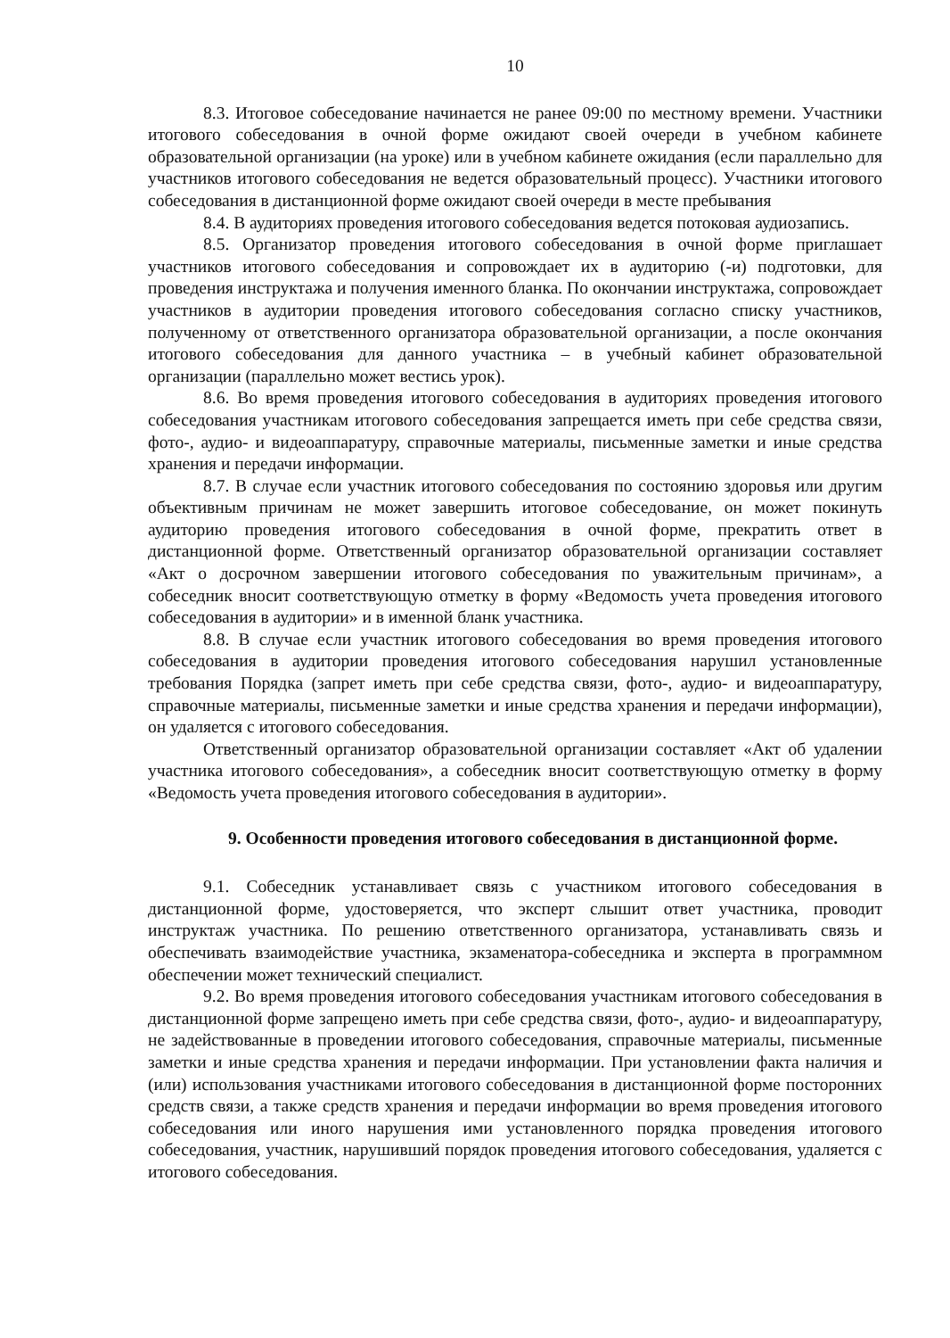10
8.3. Итоговое собеседование начинается не ранее 09:00 по местному времени. Участники итогового собеседования в очной форме ожидают своей очереди в учебном кабинете образовательной организации (на уроке) или в учебном кабинете ожидания (если параллельно для участников итогового собеседования не ведется образовательный процесс). Участники итогового собеседования в дистанционной форме ожидают своей очереди в месте пребывания
8.4. В аудиториях проведения итогового собеседования ведется потоковая аудиозапись.
8.5. Организатор проведения итогового собеседования в очной форме приглашает участников итогового собеседования и сопровождает их в аудиторию (-и) подготовки, для проведения инструктажа и получения именного бланка. По окончании инструктажа, сопровождает участников в аудитории проведения итогового собеседования согласно списку участников, полученному от ответственного организатора образовательной организации, а после окончания итогового собеседования для данного участника – в учебный кабинет образовательной организации (параллельно может вестись урок).
8.6. Во время проведения итогового собеседования в аудиториях проведения итогового собеседования участникам итогового собеседования запрещается иметь при себе средства связи, фото-, аудио- и видеоаппаратуру, справочные материалы, письменные заметки и иные средства хранения и передачи информации.
8.7. В случае если участник итогового собеседования по состоянию здоровья или другим объективным причинам не может завершить итоговое собеседование, он может покинуть аудиторию проведения итогового собеседования в очной форме, прекратить ответ в дистанционной форме. Ответственный организатор образовательной организации составляет «Акт о досрочном завершении итогового собеседования по уважительным причинам», а собеседник вносит соответствующую отметку в форму «Ведомость учета проведения итогового собеседования в аудитории» и в именной бланк участника.
8.8. В случае если участник итогового собеседования во время проведения итогового собеседования в аудитории проведения итогового собеседования нарушил установленные требования Порядка (запрет иметь при себе средства связи, фото-, аудио- и видеоаппаратуру, справочные материалы, письменные заметки и иные средства хранения и передачи информации), он удаляется с итогового собеседования.
Ответственный организатор образовательной организации составляет «Акт об удалении участника итогового собеседования», а собеседник вносит соответствующую отметку в форму «Ведомость учета проведения итогового собеседования в аудитории».
9. Особенности проведения итогового собеседования в дистанционной форме.
9.1. Собеседник устанавливает связь с участником итогового собеседования в дистанционной форме, удостоверяется, что эксперт слышит ответ участника, проводит инструктаж участника. По решению ответственного организатора, устанавливать связь и обеспечивать взаимодействие участника, экзаменатора-собеседника и эксперта в программном обеспечении может технический специалист.
9.2. Во время проведения итогового собеседования участникам итогового собеседования в дистанционной форме запрещено иметь при себе средства связи, фото-, аудио- и видеоаппаратуру, не задействованные в проведении итогового собеседования, справочные материалы, письменные заметки и иные средства хранения и передачи информации. При установлении факта наличия и (или) использования участниками итогового собеседования в дистанционной форме посторонних средств связи, а также средств хранения и передачи информации во время проведения итогового собеседования или иного нарушения ими установленного порядка проведения итогового собеседования, участник, нарушивший порядок проведения итогового собеседования, удаляется с итогового собеседования.